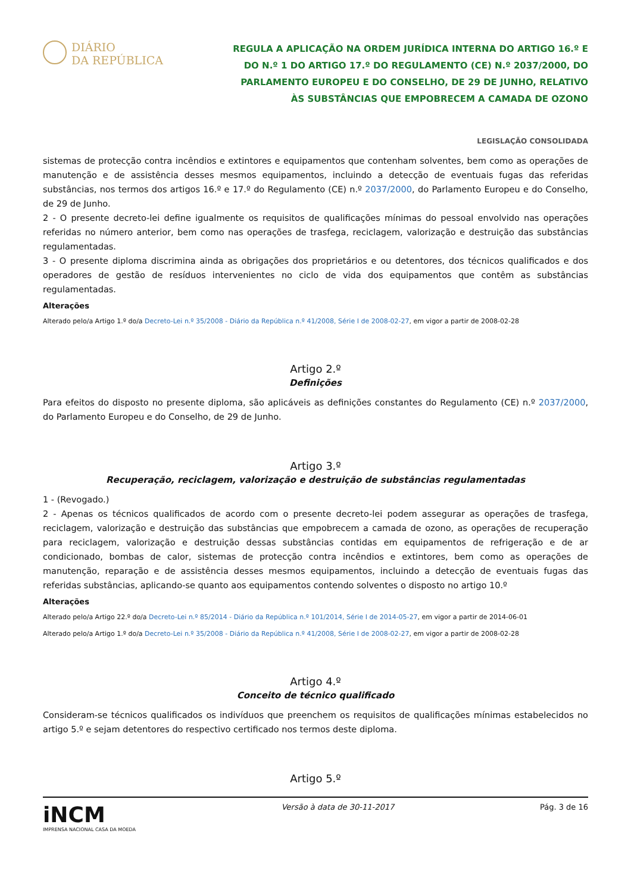DIÁRIO
DA REPÚBLICA
REGULA A APLICAÇÃO NA ORDEM JURÍDICA INTERNA DO ARTIGO 16.º E DO N.º 1 DO ARTIGO 17.º DO REGULAMENTO (CE) N.º 2037/2000, DO PARLAMENTO EUROPEU E DO CONSELHO, DE 29 DE JUNHO, RELATIVO ÀS SUBSTÂNCIAS QUE EMPOBRECEM A CAMADA DE OZONO
LEGISLAÇÃO CONSOLIDADA
sistemas de protecção contra incêndios e extintores e equipamentos que contenham solventes, bem como as operações de manutenção e de assistência desses mesmos equipamentos, incluindo a detecção de eventuais fugas das referidas substâncias, nos termos dos artigos 16.º e 17.º do Regulamento (CE) n.º 2037/2000, do Parlamento Europeu e do Conselho, de 29 de Junho.
2 - O presente decreto-lei define igualmente os requisitos de qualificações mínimas do pessoal envolvido nas operações referidas no número anterior, bem como nas operações de trasfega, reciclagem, valorização e destruição das substâncias regulamentadas.
3 - O presente diploma discrimina ainda as obrigações dos proprietários e ou detentores, dos técnicos qualificados e dos operadores de gestão de resíduos intervenientes no ciclo de vida dos equipamentos que contêm as substâncias regulamentadas.
Alterações
Alterado pelo/a Artigo 1.º do/a Decreto-Lei n.º 35/2008 - Diário da República n.º 41/2008, Série I de 2008-02-27, em vigor a partir de 2008-02-28
Artigo 2.º
Definições
Para efeitos do disposto no presente diploma, são aplicáveis as definições constantes do Regulamento (CE) n.º 2037/2000, do Parlamento Europeu e do Conselho, de 29 de Junho.
Artigo 3.º
Recuperação, reciclagem, valorização e destruição de substâncias regulamentadas
1 - (Revogado.)
2 - Apenas os técnicos qualificados de acordo com o presente decreto-lei podem assegurar as operações de trasfega, reciclagem, valorização e destruição das substâncias que empobrecem a camada de ozono, as operações de recuperação para reciclagem, valorização e destruição dessas substâncias contidas em equipamentos de refrigeração e de ar condicionado, bombas de calor, sistemas de protecção contra incêndios e extintores, bem como as operações de manutenção, reparação e de assistência desses mesmos equipamentos, incluindo a detecção de eventuais fugas das referidas substâncias, aplicando-se quanto aos equipamentos contendo solventes o disposto no artigo 10.º
Alterações
Alterado pelo/a Artigo 22.º do/a Decreto-Lei n.º 85/2014 - Diário da República n.º 101/2014, Série I de 2014-05-27, em vigor a partir de 2014-06-01
Alterado pelo/a Artigo 1.º do/a Decreto-Lei n.º 35/2008 - Diário da República n.º 41/2008, Série I de 2008-02-27, em vigor a partir de 2008-02-28
Artigo 4.º
Conceito de técnico qualificado
Consideram-se técnicos qualificados os indivíduos que preenchem os requisitos de qualificações mínimas estabelecidos no artigo 5.º e sejam detentores do respectivo certificado nos termos deste diploma.
Artigo 5.º
iNCM
IMPRENSA NACIONAL CASA DA MOEDA
Versão à data de 30-11-2017 Pág. 3 de 16